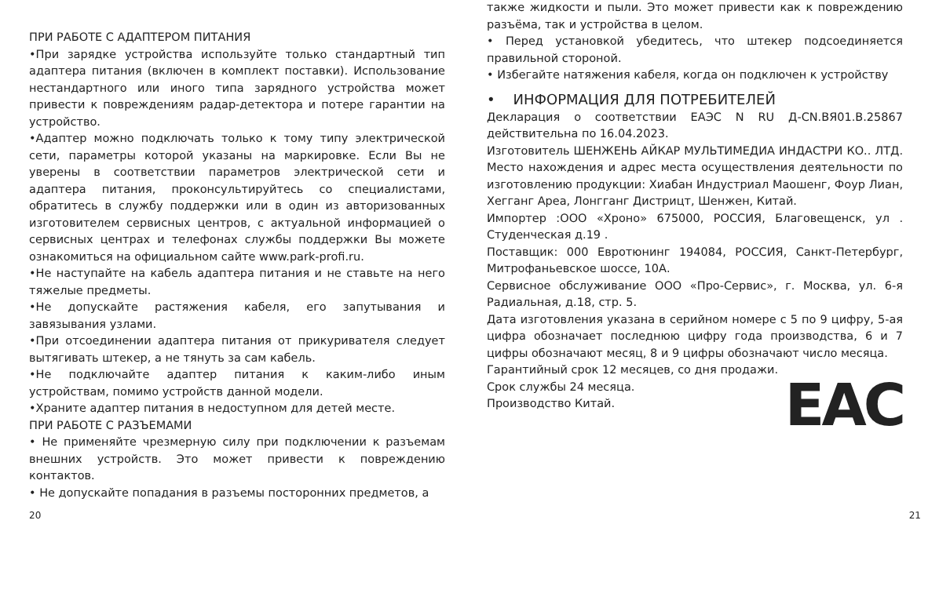ПРИ РАБОТЕ С АДАПТЕРОМ ПИТАНИЯ
•При зарядке устройства используйте только стандартный тип адаптера питания (включен в комплект поставки). Использование нестандартного или иного типа зарядного устройства может привести к повреждениям радар-детектора и потере гарантии на устройство.
•Адаптер можно подключать только к тому типу электрической сети, параметры которой указаны на маркировке. Если Вы не уверены в соответствии параметров электрической сети и адаптера питания, проконсультируйтесь со специалистами, обратитесь в службу поддержки или в один из авторизованных изготовителем сервисных центров, с актуальной информацией о сервисных центрах и телефонах службы поддержки Вы можете ознакомиться на официальном сайте www.park-profi.ru.
•Не наступайте на кабель адаптера питания и не ставьте на него тяжелые предметы.
•Не допускайте растяжения кабеля, его запутывания и завязывания узлами.
•При отсоединении адаптера питания от прикуривателя следует вытягивать штекер, а не тянуть за сам кабель.
•Не подключайте адаптер питания к каким-либо иным устройствам, помимо устройств данной модели.
•Храните адаптер питания в недоступном для детей месте.
ПРИ РАБОТЕ С РАЗЪЕМАМИ
• Не применяйте чрезмерную силу при подключении к разъемам внешних устройств. Это может привести к повреждению контактов.
• Не допускайте попадания в разъемы посторонних предметов, а
также жидкости и пыли. Это может привести как к повреждению разъёма, так и устройства в целом.
• Перед установкой убедитесь, что штекер подсоединяется правильной стороной.
• Избегайте натяжения кабеля, когда он подключен к устройству
• ИНФОРМАЦИЯ ДЛЯ ПОТРЕБИТЕЛЕЙ
Декларация о соответствии ЕАЭС N RU Д-CN.ВЯ01.В.25867 действительна по 16.04.2023.
Изготовитель ШЕНЖЕНЬ АЙКАР МУЛЬТИМЕДИА ИНДАСТРИ КО.. ЛТД. Место нахождения и адрес места осуществления деятельности по изготовлению продукции: Хиабан Индустриал Маошенг, Фоур Лиан, Хегганг Ареа, Лонгганг Дистрицт, Шенжен, Китай.
Импортер :ООО «Хроно» 675000, РОССИЯ, Благовещенск, ул . Студенческая д.19 .
Поставщик: 000 Евротюнинг 194084, РОССИЯ, Санкт-Петербург, Митрофаньевское шоссе, 10А.
Сервисное обслуживание ООО «Про-Сервис», г. Москва, ул. 6-я Радиальная, д.18, стр. 5.
Дата изготовления указана в серийном номере с 5 по 9 цифру, 5-ая цифра обозначает последнюю цифру года производства, 6 и 7 цифры обозначают месяц, 8 и 9 цифры обозначают число месяца.
Гарантийный срок 12 месяцев, со дня продажи.
Срок службы 24 месяца.
Производство Китай.
EAC
20 21